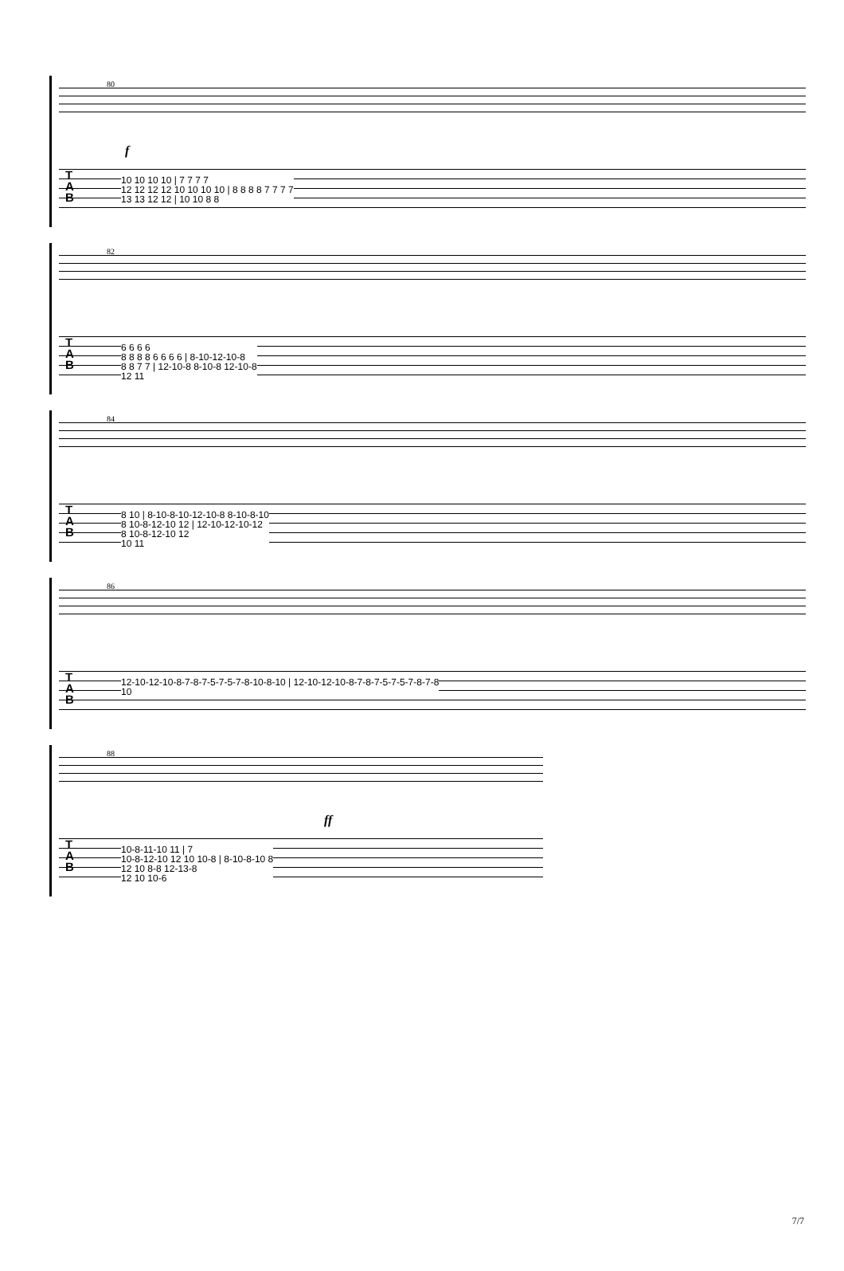80
f
T
A
B
10 10 10 10 | 7 7 7 7 12 12 12 12 10 10 10 10 | 8 8 8 8 7 7 7 7 13 13 12 12 | 10 10 8 8
82
T
A
B
6 6 6 6 8 8 8 8 6 6 6 6 | 8-10-12-10-8 8 8 7 7 | 12-10-8 8-10-8 12-10-8 12 11
84
T
A
B
8 10 | 8-10-8-10-12-10-8 8-10-8-10 8 10-8-12-10 12 | 12-10-12-10-12 8 10-8-12-10 12 10 11
86
T
A
B
12-10-12-10-8-7-8-7-5-7-5-7-8-10-8-10 | 12-10-12-10-8-7-8-7-5-7-5-7-8-7-8 10
88
ff
T
A
B
10-8-11-10 11 | 7 10-8-12-10 12 10 10-8 | 8-10-8-10 8 12 10 8-8 12-13-8 12 10 10-6
7/7